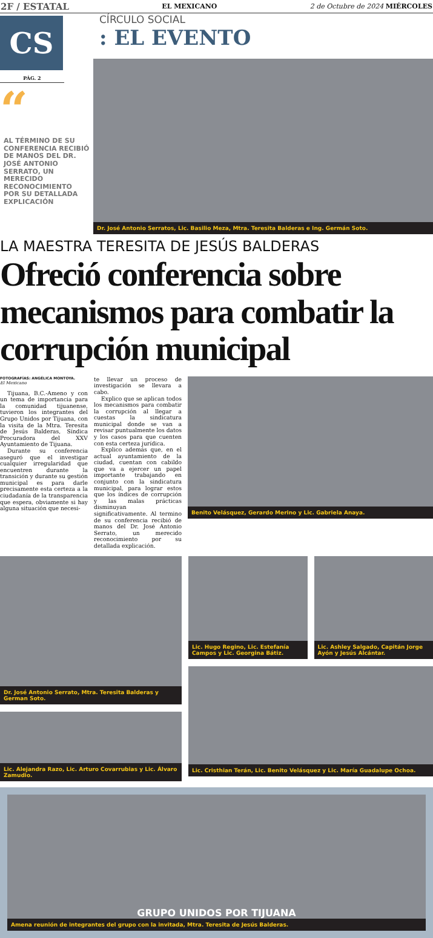2F / ESTATAL EL MEXICANO 2 de Octubre de 2024 MIÉRCOLES
CS
PÁG. 2
“
AL TÉRMINO DE SU CONFERENCIA RECIBIÓ DE MANOS DEL DR. JOSÉ ANTONIO SERRATO, UN MERECIDO RECONOCIMIENTO POR SU DETALLADA EXPLICACIÓN
CÍRCULO SOCIAL
: EL EVENTO
Dr. José Antonio Serratos, Lic. Basilio Meza, Mtra. Teresita Balderas e Ing. Germán Soto.
LA MAESTRA TERESITA DE JESÚS BALDERAS
Ofreció conferencia sobre mecanismos para combatir la corrupción municipal
FOTOGRAFÍAS: ANGÉLICA MONTOYA.
El Mexicano
Tijuana, B.C.-Ameno y con un tema de importancia para la comunidad tijuanense, tuvieron los integrantes del Grupo Unidos por Tijuana, con la visita de la Mtra. Teresita de Jesús Balderas, Síndica Procuradora del XXV Ayuntamiento de Tijuana.
Durante su conferencia aseguró que el investigar cualquier irregularidad que encuentren durante la transición y durante su gestión municipal es para darle precisamente esta certeza a la ciudadanía de la transparencia que espera, obviamente si hay alguna situación que necesi-
te llevar un proceso de investigación se llevara a cabo.
Explico que se aplican todos los mecanismos para combatir la corrupción al llegar a cuestas la sindicatura municipal donde se van a revisar puntualmente los datos y los casos para que cuenten con esta certeza jurídica.
Explico además que, en el actual ayuntamiento de la ciudad, cuentan con cabildo que va a ejercer un papel importante trabajando en conjunto con la sindicatura municipal, para lograr estos que los índices de corrupción y las malas prácticas disminuyan significativamente. Al termino de su conferencia recibió de manos del Dr. José Antonio Serrato, un merecido reconocimiento por su detallada explicación.
Benito Velásquez, Gerardo Merino y Lic. Gabriela Anaya.
Dr. José Antonio Serrato, Mtra. Teresita Balderas y German Soto.
Lic. Alejandra Razo, Lic. Arturo Covarrubias y Lic. Álvaro Zamudio.
Lic. Hugo Regino, Lic. Estefanía Campos y Lic. Georgina Bátiz.
Lic. Ashley Salgado, Capitán Jorge Ayón y Jesús Alcántar.
Lic. Cristhian Terán, Lic. Benito Velásquez y Lic. María Guadalupe Ochoa.
GRUPO UNIDOS POR TIJUANA
Amena reunión de integrantes del grupo con la invitada, Mtra. Teresita de Jesús Balderas.